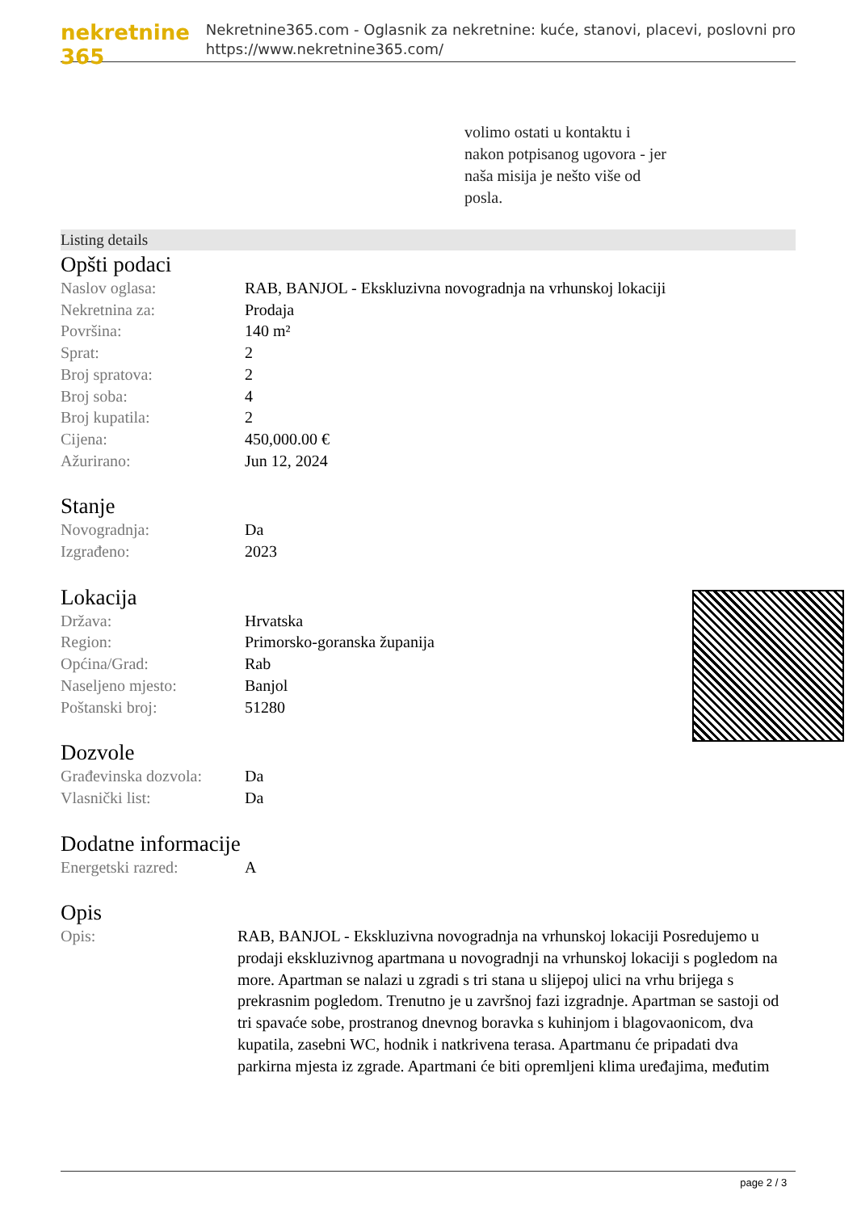nekretnine 365
Nekretnine365.com - Oglasnik za nekretnine: kuće, stanovi, placevi, poslovni pro
https://www.nekretnine365.com/
volimo ostati u kontaktu i
nakon potpisanog ugovora - jer
naša misija je nešto više od
posla.
Listing details
Opšti podaci
| Naslov oglasa: | RAB, BANJOL - Ekskluzivna novogradnja na vrhunskoj lokaciji |
| Nekretnina za: | Prodaja |
| Površina: | 140 m² |
| Sprat: | 2 |
| Broj spratova: | 2 |
| Broj soba: | 4 |
| Broj kupatila: | 2 |
| Cijena: | 450,000.00 € |
| Ažurirano: | Jun 12, 2024 |
Stanje
| Novogradnja: | Da |
| Izgrađeno: | 2023 |
Lokacija
| Država: | Hrvatska |
| Region: | Primorsko-goranska županija |
| Općina/Grad: | Rab |
| Naseljeno mjesto: | Banjol |
| Poštanski broj: | 51280 |
Dozvole
| Građevinska dozvola: | Da |
| Vlasnički list: | Da |
Dodatne informacije
| Energetski razred: | A |
Opis
| Opis: | RAB, BANJOL - Ekskluzivna novogradnja na vrhunskoj lokaciji Posredujemo u prodaji ekskluzivnog apartmana u novogradnji na vrhunskoj lokaciji s pogledom na more. Apartman se nalazi u zgradi s tri stana u slijepoj ulici na vrhu brijega s prekrasnim pogledom. Trenutno je u završnoj fazi izgradnje. Apartman se sastoji od tri spavaće sobe, prostranog dnevnog boravka s kuhinjom i blagovaonicom, dva kupatila, zasebni WC, hodnik i natkrivena terasa. Apartmanu će pripadati dva parkirna mjesta iz zgrade. Apartmani će biti opremljeni klima uređajima, međutim |
page 2 / 3